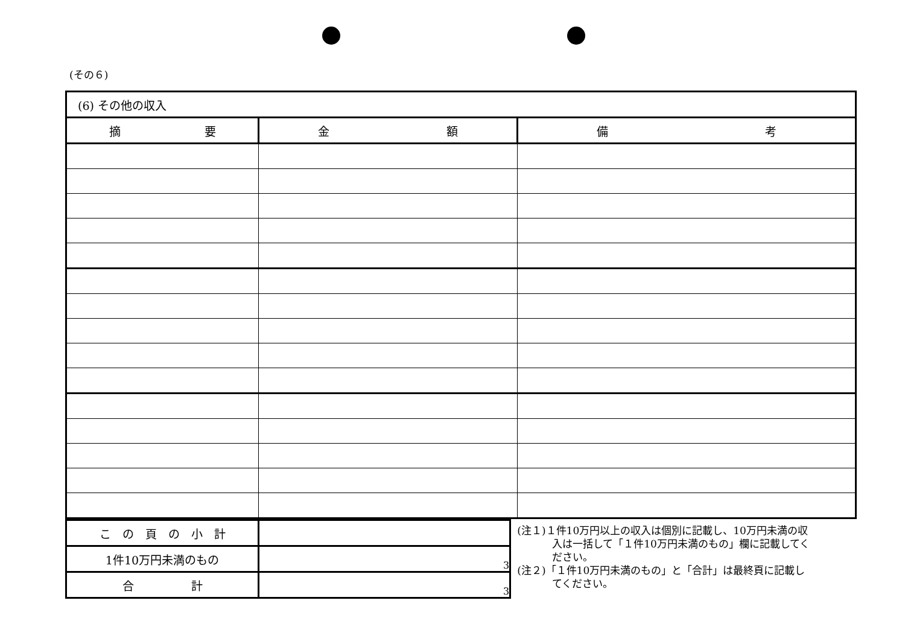(その６)
| (6) その他の収入 | | |
| 摘 要 | 金 額 | 備 考 |
| こ の 頁 の 小 計 | |
| 1件10万円未満のもの | 3 |
| 合 計 | 3 |
(注１)１件10万円以上の収入は個別に記載し、10万円未満の収
入は一括して「１件10万円未満のもの」欄に記載してく
ださい。
(注２)「１件10万円未満のもの」と「合計」は最終頁に記載し
てください。